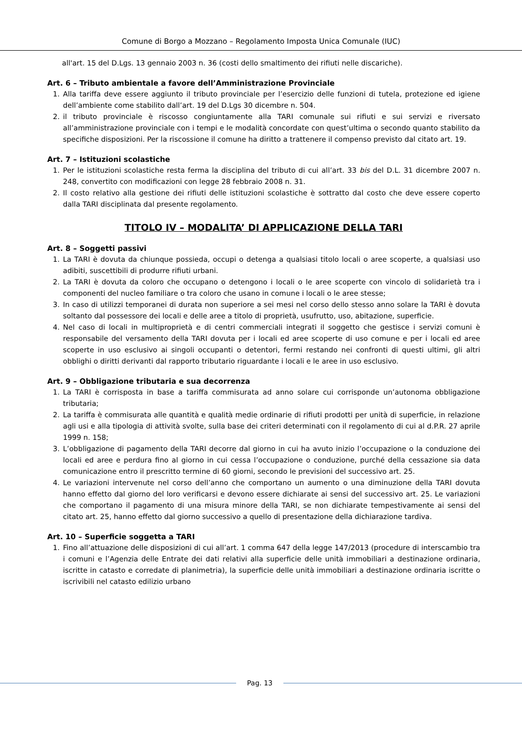Comune di Borgo a Mozzano – Regolamento Imposta Unica Comunale (IUC)
all'art. 15 del D.Lgs. 13 gennaio 2003 n. 36 (costi dello smaltimento dei rifiuti nelle discariche).
Art. 6 – Tributo ambientale a favore dell’Amministrazione Provinciale
1. Alla tariffa deve essere aggiunto il tributo provinciale per l’esercizio delle funzioni di tutela, protezione ed igiene dell’ambiente come stabilito dall’art. 19 del D.Lgs 30 dicembre n. 504.
2. il tributo provinciale è riscosso congiuntamente alla TARI comunale sui rifiuti e sui servizi e riversato all’amministrazione provinciale con i tempi e le modalità concordate con quest’ultima o secondo quanto stabilito da specifiche disposizioni. Per la riscossione il comune ha diritto a trattenere il compenso previsto dal citato art. 19.
Art. 7 – Istituzioni scolastiche
1. Per le istituzioni scolastiche resta ferma la disciplina del tributo di cui all’art. 33 bis del D.L. 31 dicembre 2007 n. 248, convertito con modificazioni con legge 28 febbraio 2008 n. 31.
2. Il costo relativo alla gestione dei rifiuti delle istituzioni scolastiche è sottratto dal costo che deve essere coperto dalla TARI disciplinata dal presente regolamento.
TITOLO IV – MODALITA’ DI APPLICAZIONE DELLA TARI
Art. 8 – Soggetti passivi
1. La TARI è dovuta da chiunque possieda, occupi o detenga a qualsiasi titolo locali o aree scoperte, a qualsiasi uso adibiti, suscettibili di produrre rifiuti urbani.
2. La TARI è dovuta da coloro che occupano o detengono i locali o le aree scoperte con vincolo di solidarietà tra i componenti del nucleo familiare o tra coloro che usano in comune i locali o le aree stesse;
3. In caso di utilizzi temporanei di durata non superiore a sei mesi nel corso dello stesso anno solare la TARI è dovuta soltanto dal possessore dei locali e delle aree a titolo di proprietà, usufrutto, uso, abitazione, superficie.
4. Nel caso di locali in multiproprietà e di centri commerciali integrati il soggetto che gestisce i servizi comuni è responsabile del versamento della TARI dovuta per i locali ed aree scoperte di uso comune e per i locali ed aree scoperte in uso esclusivo ai singoli occupanti o detentori, fermi restando nei confronti di questi ultimi, gli altri obblighi o diritti derivanti dal rapporto tributario riguardante i locali e le aree in uso esclusivo.
Art. 9 – Obbligazione tributaria e sua decorrenza
1. La TARI è corrisposta in base a tariffa commisurata ad anno solare cui corrisponde un’autonoma obbligazione tributaria;
2. La tariffa è commisurata alle quantità e qualità medie ordinarie di rifiuti prodotti per unità di superficie, in relazione agli usi e alla tipologia di attività svolte, sulla base dei criteri determinati con il regolamento di cui al d.P.R. 27 aprile 1999 n. 158;
3. L’obbligazione di pagamento della TARI decorre dal giorno in cui ha avuto inizio l’occupazione o la conduzione dei locali ed aree e perdura fino al giorno in cui cessa l’occupazione o conduzione, purché della cessazione sia data comunicazione entro il prescritto termine di 60 giorni, secondo le previsioni del successivo art. 25.
4. Le variazioni intervenute nel corso dell’anno che comportano un aumento o una diminuzione della TARI dovuta hanno effetto dal giorno del loro verificarsi e devono essere dichiarate ai sensi del successivo art. 25. Le variazioni che comportano il pagamento di una misura minore della TARI, se non dichiarate tempestivamente ai sensi del citato art. 25, hanno effetto dal giorno successivo a quello di presentazione della dichiarazione tardiva.
Art. 10 – Superficie soggetta a TARI
1. Fino all’attuazione delle disposizioni di cui all’art. 1 comma 647 della legge 147/2013 (procedure di interscambio tra i comuni e l’Agenzia delle Entrate dei dati relativi alla superficie delle unità immobiliari a destinazione ordinaria, iscritte in catasto e corredate di planimetria), la superficie delle unità immobiliari a destinazione ordinaria iscritte o iscrivibili nel catasto edilizio urbano
Pag. 13